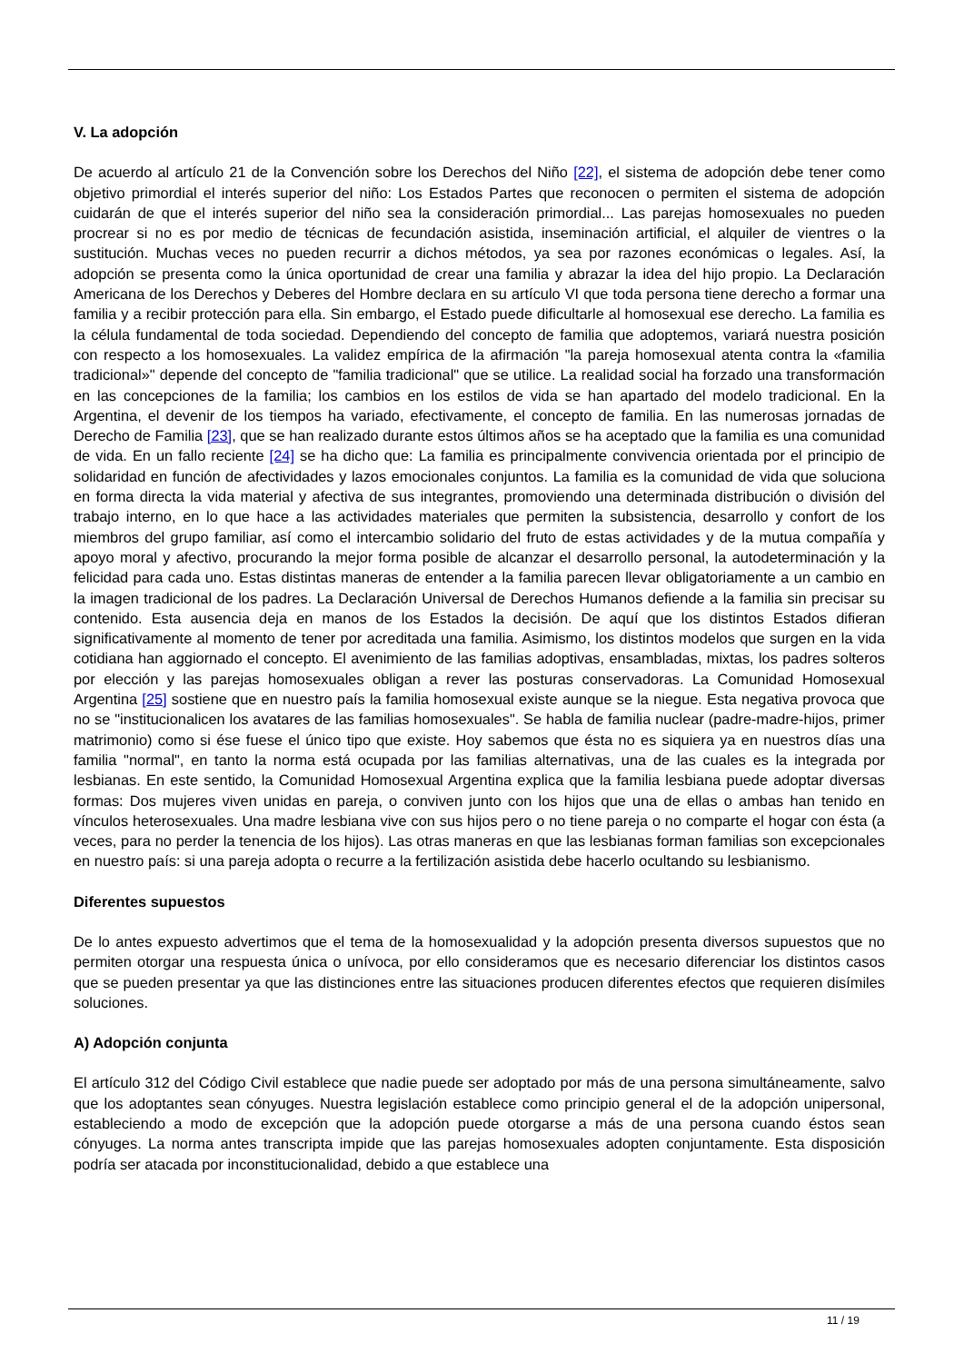V. La adopción
De acuerdo al artículo 21 de la Convención sobre los Derechos del Niño [22], el sistema de adopción debe tener como objetivo primordial el interés superior del niño: Los Estados Partes que reconocen o permiten el sistema de adopción cuidarán de que el interés superior del niño sea la consideración primordial... Las parejas homosexuales no pueden procrear si no es por medio de técnicas de fecundación asistida, inseminación artificial, el alquiler de vientres o la sustitución. Muchas veces no pueden recurrir a dichos métodos, ya sea por razones económicas o legales. Así, la adopción se presenta como la única oportunidad de crear una familia y abrazar la idea del hijo propio. La Declaración Americana de los Derechos y Deberes del Hombre declara en su artículo VI que toda persona tiene derecho a formar una familia y a recibir protección para ella. Sin embargo, el Estado puede dificultarle al homosexual ese derecho. La familia es la célula fundamental de toda sociedad. Dependiendo del concepto de familia que adoptemos, variará nuestra posición con respecto a los homosexuales. La validez empírica de la afirmación "la pareja homosexual atenta contra la «familia tradicional»" depende del concepto de "familia tradicional" que se utilice. La realidad social ha forzado una transformación en las concepciones de la familia; los cambios en los estilos de vida se han apartado del modelo tradicional. En la Argentina, el devenir de los tiempos ha variado, efectivamente, el concepto de familia. En las numerosas jornadas de Derecho de Familia [23], que se han realizado durante estos últimos años se ha aceptado que la familia es una comunidad de vida. En un fallo reciente [24] se ha dicho que: La familia es principalmente convivencia orientada por el principio de solidaridad en función de afectividades y lazos emocionales conjuntos. La familia es la comunidad de vida que soluciona en forma directa la vida material y afectiva de sus integrantes, promoviendo una determinada distribución o división del trabajo interno, en lo que hace a las actividades materiales que permiten la subsistencia, desarrollo y confort de los miembros del grupo familiar, así como el intercambio solidario del fruto de estas actividades y de la mutua compañía y apoyo moral y afectivo, procurando la mejor forma posible de alcanzar el desarrollo personal, la autodeterminación y la felicidad para cada uno. Estas distintas maneras de entender a la familia parecen llevar obligatoriamente a un cambio en la imagen tradicional de los padres. La Declaración Universal de Derechos Humanos defiende a la familia sin precisar su contenido. Esta ausencia deja en manos de los Estados la decisión. De aquí que los distintos Estados difieran significativamente al momento de tener por acreditada una familia. Asimismo, los distintos modelos que surgen en la vida cotidiana han aggiornado el concepto. El avenimiento de las familias adoptivas, ensambladas, mixtas, los padres solteros por elección y las parejas homosexuales obligan a rever las posturas conservadoras. La Comunidad Homosexual Argentina [25] sostiene que en nuestro país la familia homosexual existe aunque se la niegue. Esta negativa provoca que no se "institucionalicen los avatares de las familias homosexuales". Se habla de familia nuclear (padre-madre-hijos, primer matrimonio) como si ése fuese el único tipo que existe. Hoy sabemos que ésta no es siquiera ya en nuestros días una familia "normal", en tanto la norma está ocupada por las familias alternativas, una de las cuales es la integrada por lesbianas. En este sentido, la Comunidad Homosexual Argentina explica que la familia lesbiana puede adoptar diversas formas: Dos mujeres viven unidas en pareja, o conviven junto con los hijos que una de ellas o ambas han tenido en vínculos heterosexuales. Una madre lesbiana vive con sus hijos pero o no tiene pareja o no comparte el hogar con ésta (a veces, para no perder la tenencia de los hijos). Las otras maneras en que las lesbianas forman familias son excepcionales en nuestro país: si una pareja adopta o recurre a la fertilización asistida debe hacerlo ocultando su lesbianismo.
Diferentes supuestos
De lo antes expuesto advertimos que el tema de la homosexualidad y la adopción presenta diversos supuestos que no permiten otorgar una respuesta única o unívoca, por ello consideramos que es necesario diferenciar los distintos casos que se pueden presentar ya que las distinciones entre las situaciones producen diferentes efectos que requieren disímiles soluciones.
A) Adopción conjunta
El artículo 312 del Código Civil establece que nadie puede ser adoptado por más de una persona simultáneamente, salvo que los adoptantes sean cónyuges. Nuestra legislación establece como principio general el de la adopción unipersonal, estableciendo a modo de excepción que la adopción puede otorgarse a más de una persona cuando éstos sean cónyuges. La norma antes transcripta impide que las parejas homosexuales adopten conjuntamente. Esta disposición podría ser atacada por inconstitucionalidad, debido a que establece una
11 / 19